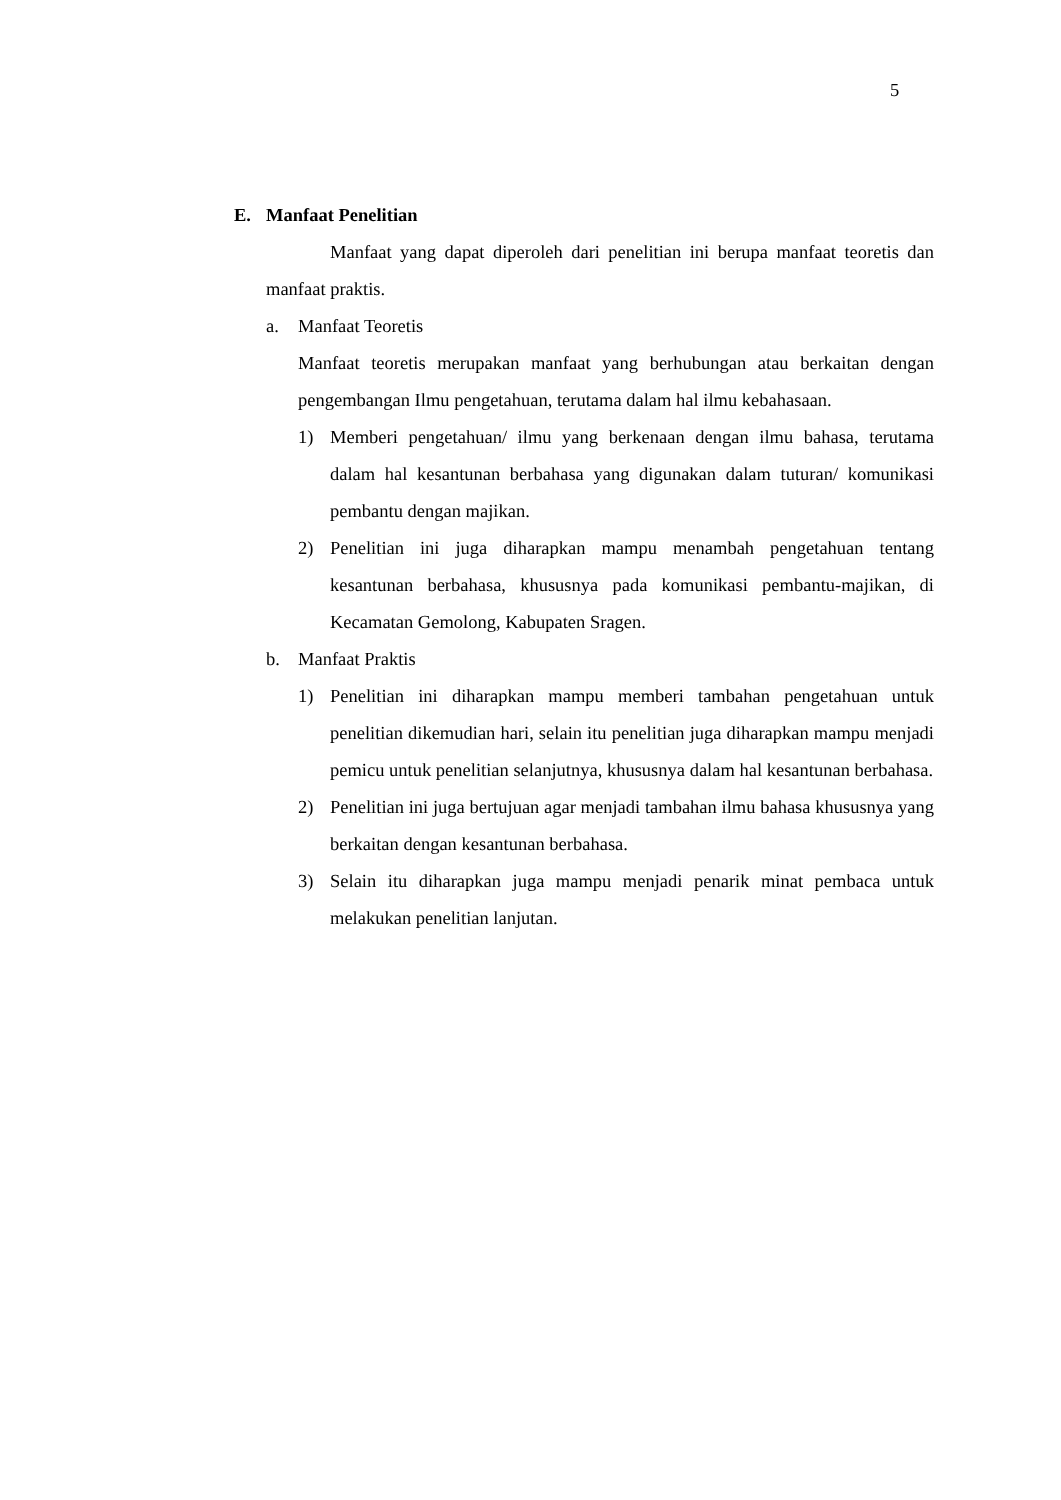5
E. Manfaat Penelitian
Manfaat yang dapat diperoleh dari penelitian ini berupa manfaat teoretis dan manfaat praktis.
a. Manfaat Teoretis
Manfaat teoretis merupakan manfaat yang berhubungan atau berkaitan dengan pengembangan Ilmu pengetahuan, terutama dalam hal ilmu kebahasaan.
1) Memberi pengetahuan/ ilmu yang berkenaan dengan ilmu bahasa, terutama dalam hal kesantunan berbahasa yang digunakan dalam tuturan/ komunikasi pembantu dengan majikan.
2) Penelitian ini juga diharapkan mampu menambah pengetahuan tentang kesantunan berbahasa, khususnya pada komunikasi pembantu-majikan, di Kecamatan Gemolong, Kabupaten Sragen.
b. Manfaat Praktis
1) Penelitian ini diharapkan mampu memberi tambahan pengetahuan untuk penelitian dikemudian hari, selain itu penelitian juga diharapkan mampu menjadi pemicu untuk penelitian selanjutnya, khususnya dalam hal kesantunan berbahasa.
2) Penelitian ini juga bertujuan agar menjadi tambahan ilmu bahasa khususnya yang berkaitan dengan kesantunan berbahasa.
3) Selain itu diharapkan juga mampu menjadi penarik minat pembaca untuk melakukan penelitian lanjutan.